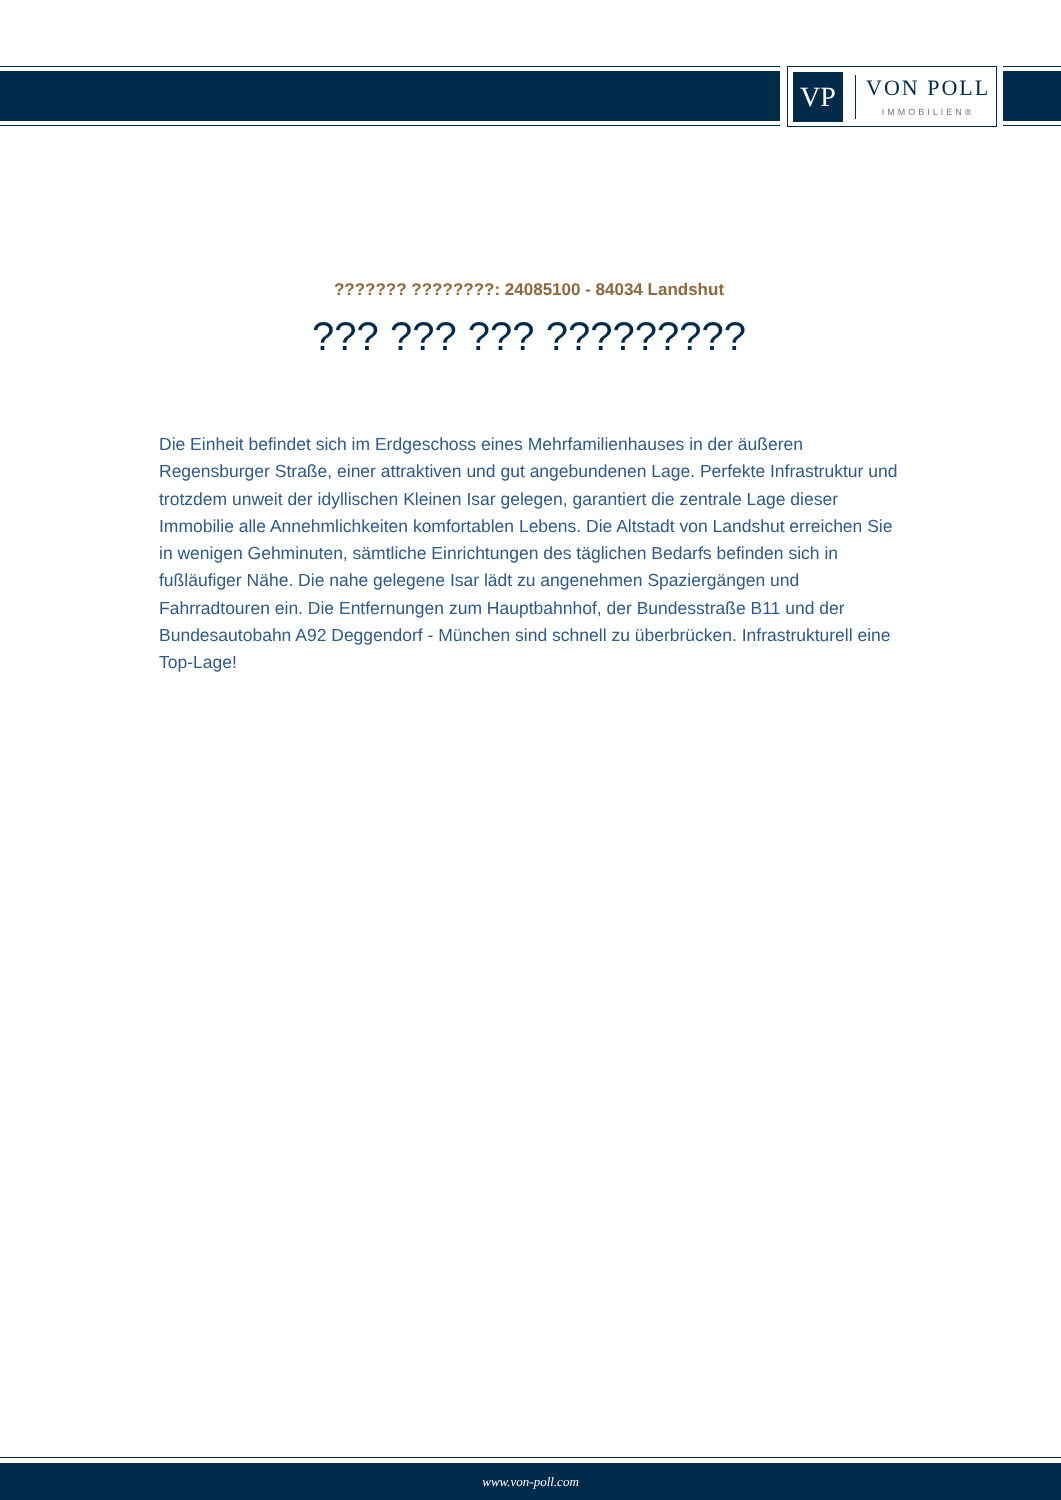VP
VON POLL
IMMOBILIEN®
??????? ????????: 24085100 - 84034 Landshut
??? ??? ??? ?????????
Die Einheit befindet sich im Erdgeschoss eines Mehrfamilienhauses in der äußeren Regensburger Straße, einer attraktiven und gut angebundenen Lage. Perfekte Infrastruktur und trotzdem unweit der idyllischen Kleinen Isar gelegen, garantiert die zentrale Lage dieser Immobilie alle Annehmlichkeiten komfortablen Lebens. Die Altstadt von Landshut erreichen Sie in wenigen Gehminuten, sämtliche Einrichtungen des täglichen Bedarfs befinden sich in fußläufiger Nähe. Die nahe gelegene Isar lädt zu angenehmen Spaziergängen und Fahrradtouren ein. Die Entfernungen zum Hauptbahnhof, der Bundesstraße B11 und der Bundesautobahn A92 Deggendorf - München sind schnell zu überbrücken. Infrastrukturell eine Top-Lage!
www.von-poll.com